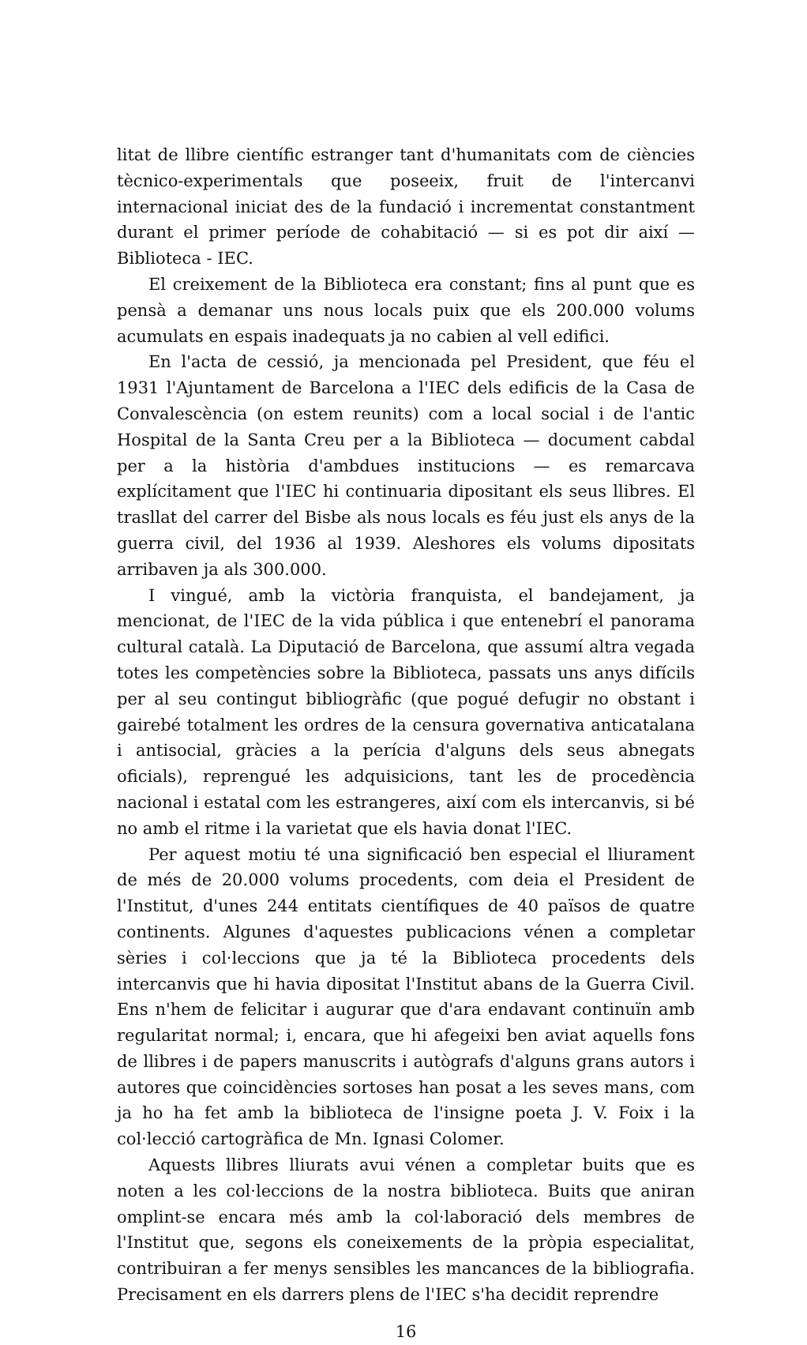litat de llibre científic estranger tant d'humanitats com de ciències tècnico-experimentals que poseeix, fruit de l'intercanvi internacional iniciat des de la fundació i incrementat constantment durant el primer període de cohabitació — si es pot dir així — Biblioteca - IEC.
El creixement de la Biblioteca era constant; fins al punt que es pensà a demanar uns nous locals puix que els 200.000 volums acumulats en espais inadequats ja no cabien al vell edifici.
En l'acta de cessió, ja mencionada pel President, que féu el 1931 l'Ajuntament de Barcelona a l'IEC dels edificis de la Casa de Convalescència (on estem reunits) com a local social i de l'antic Hospital de la Santa Creu per a la Biblioteca — document cabdal per a la història d'ambdues institucions — es remarcava explícitament que l'IEC hi continuaria dipositant els seus llibres. El trasllat del carrer del Bisbe als nous locals es féu just els anys de la guerra civil, del 1936 al 1939. Aleshores els volums dipositats arribaven ja als 300.000.
I vingué, amb la victòria franquista, el bandejament, ja mencionat, de l'IEC de la vida pública i que entenebrí el panorama cultural català. La Diputació de Barcelona, que assumí altra vegada totes les competències sobre la Biblioteca, passats uns anys difícils per al seu contingut bibliogràfic (que pogué defugir no obstant i gairebé totalment les ordres de la censura governativa anticatalana i antisocial, gràcies a la perícia d'alguns dels seus abnegats oficials), reprengué les adquisicions, tant les de procedència nacional i estatal com les estrangeres, així com els intercanvis, si bé no amb el ritme i la varietat que els havia donat l'IEC.
Per aquest motiu té una significació ben especial el lliurament de més de 20.000 volums procedents, com deia el President de l'Institut, d'unes 244 entitats científiques de 40 països de quatre continents. Algunes d'aquestes publicacions vénen a completar sèries i col·leccions que ja té la Biblioteca procedents dels intercanvis que hi havia dipositat l'Institut abans de la Guerra Civil. Ens n'hem de felicitar i augurar que d'ara endavant continuïn amb regularitat normal; i, encara, que hi afegeixi ben aviat aquells fons de llibres i de papers manuscrits i autògrafs d'alguns grans autors i autores que coincidències sortoses han posat a les seves mans, com ja ho ha fet amb la biblioteca de l'insigne poeta J. V. Foix i la col·lecció cartogràfica de Mn. Ignasi Colomer.
Aquests llibres lliurats avui vénen a completar buits que es noten a les col·leccions de la nostra biblioteca. Buits que aniran omplint-se encara més amb la col·laboració dels membres de l'Institut que, segons els coneixements de la pròpia especialitat, contribuiran a fer menys sensibles les mancances de la bibliografia. Precisament en els darrers plens de l'IEC s'ha decidit reprendre
16